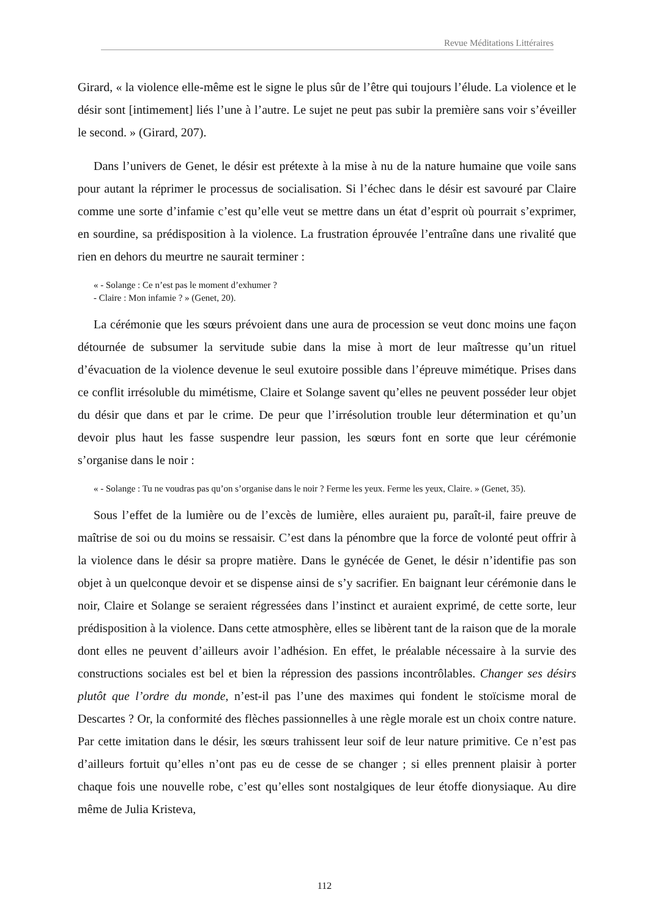Revue Méditations Littéraires
Girard, « la violence elle-même est le signe le plus sûr de l’être qui toujours l’élude. La violence et le désir sont [intimement] liés l’une à l’autre. Le sujet ne peut pas subir la première sans voir s’éveiller le second. » (Girard, 207).
Dans l’univers de Genet, le désir est prétexte à la mise à nu de la nature humaine que voile sans pour autant la réprimer le processus de socialisation. Si l’échec dans le désir est savouré par Claire comme une sorte d’infamie c’est qu’elle veut se mettre dans un état d’esprit où pourrait s’exprimer, en sourdine, sa prédisposition à la violence. La frustration éprouvée l’entraîne dans une rivalité que rien en dehors du meurtre ne saurait terminer :
« - Solange : Ce n’est pas le moment d’exhumer ?
- Claire : Mon infamie ? » (Genet, 20).
La cérémonie que les sœurs prévoient dans une aura de procession se veut donc moins une façon détournée de subsumer la servitude subie dans la mise à mort de leur maîtresse qu’un rituel d’évacuation de la violence devenue le seul exutoire possible dans l’épreuve mimétique. Prises dans ce conflit irrésoluble du mimétisme, Claire et Solange savent qu’elles ne peuvent posséder leur objet du désir que dans et par le crime. De peur que l’irrésolution trouble leur détermination et qu’un devoir plus haut les fasse suspendre leur passion, les sœurs font en sorte que leur cérémonie s’organise dans le noir :
« - Solange : Tu ne voudras pas qu’on s’organise dans le noir ? Ferme les yeux. Ferme les yeux, Claire. » (Genet, 35).
Sous l’effet de la lumière ou de l’excès de lumière, elles auraient pu, paraît-il, faire preuve de maîtrise de soi ou du moins se ressaisir. C’est dans la pénombre que la force de volonté peut offrir à la violence dans le désir sa propre matière. Dans le gynécée de Genet, le désir n’identifie pas son objet à un quelconque devoir et se dispense ainsi de s’y sacrifier. En baignant leur cérémonie dans le noir, Claire et Solange se seraient régressées dans l’instinct et auraient exprimé, de cette sorte, leur prédisposition à la violence. Dans cette atmosphère, elles se libèrent tant de la raison que de la morale dont elles ne peuvent d’ailleurs avoir l’adhésion. En effet, le préalable nécessaire à la survie des constructions sociales est bel et bien la répression des passions incontrôlables. Changer ses désirs plutôt que l’ordre du monde, n’est-il pas l’une des maximes qui fondent le stoïcisme moral de Descartes ? Or, la conformité des flèches passionnelles à une règle morale est un choix contre nature. Par cette imitation dans le désir, les sœurs trahissent leur soif de leur nature primitive. Ce n’est pas d’ailleurs fortuit qu’elles n’ont pas eu de cesse de se changer ; si elles prennent plaisir à porter chaque fois une nouvelle robe, c’est qu’elles sont nostalgiques de leur étoffe dionysiaque. Au dire même de Julia Kristeva,
112